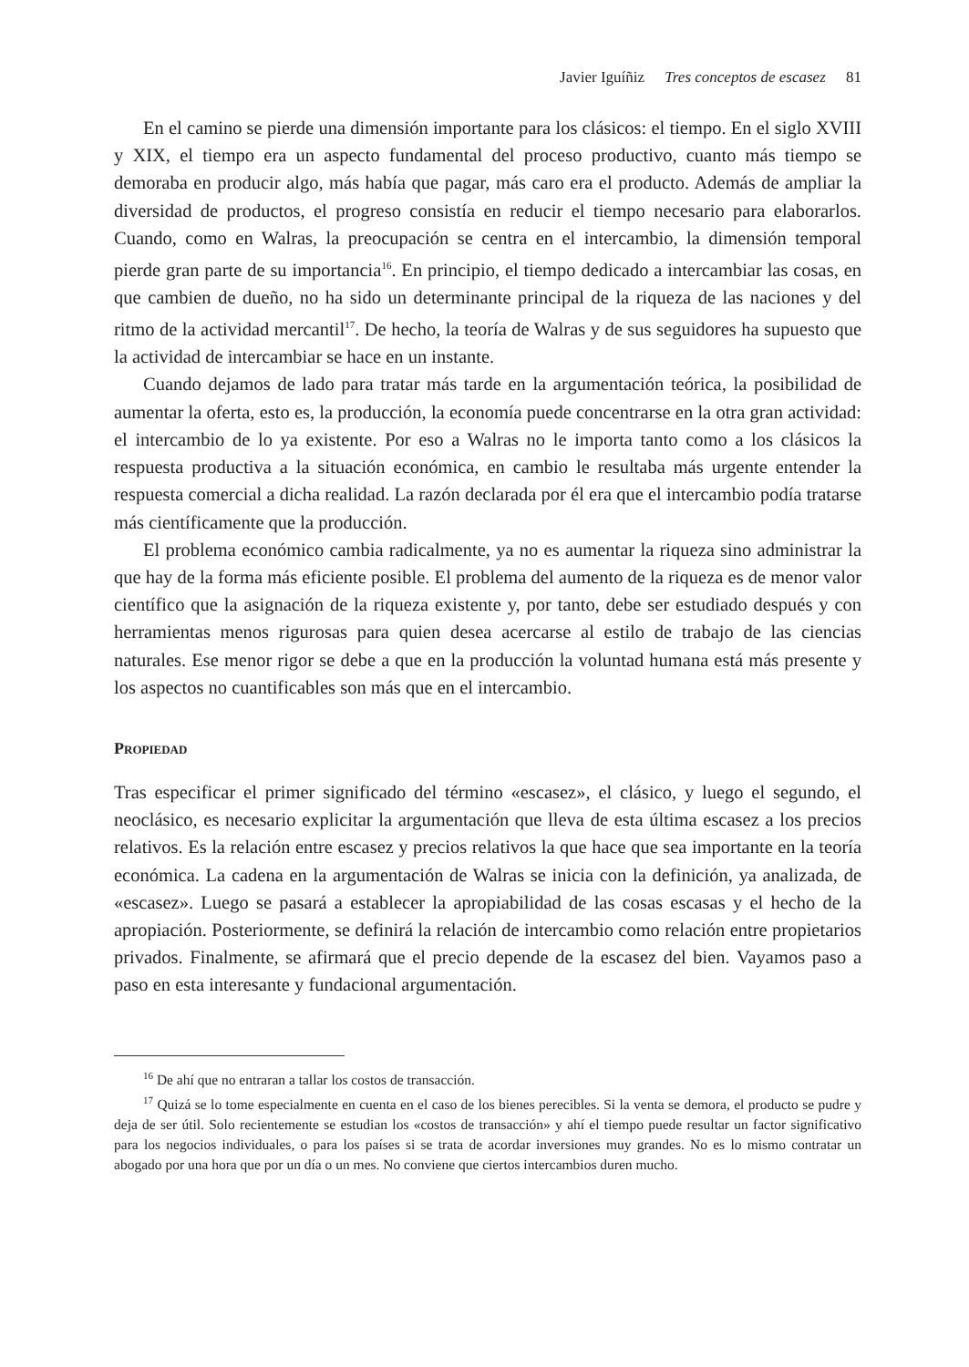Javier Iguíñiz Tres conceptos de escasez 81
En el camino se pierde una dimensión importante para los clásicos: el tiempo. En el siglo XVIII y XIX, el tiempo era un aspecto fundamental del proceso productivo, cuanto más tiempo se demoraba en producir algo, más había que pagar, más caro era el producto. Además de ampliar la diversidad de productos, el progreso consistía en reducir el tiempo necesario para elaborarlos. Cuando, como en Walras, la preocupación se centra en el intercambio, la dimensión temporal pierde gran parte de su importancia<sup>16</sup>. En principio, el tiempo dedicado a intercambiar las cosas, en que cambien de dueño, no ha sido un determinante principal de la riqueza de las naciones y del ritmo de la actividad mercantil<sup>17</sup>. De hecho, la teoría de Walras y de sus seguidores ha supuesto que la actividad de intercambiar se hace en un instante.
Cuando dejamos de lado para tratar más tarde en la argumentación teórica, la posibilidad de aumentar la oferta, esto es, la producción, la economía puede concentrarse en la otra gran actividad: el intercambio de lo ya existente. Por eso a Walras no le importa tanto como a los clásicos la respuesta productiva a la situación económica, en cambio le resultaba más urgente entender la respuesta comercial a dicha realidad. La razón declarada por él era que el intercambio podía tratarse más científicamente que la producción.
El problema económico cambia radicalmente, ya no es aumentar la riqueza sino administrar la que hay de la forma más eficiente posible. El problema del aumento de la riqueza es de menor valor científico que la asignación de la riqueza existente y, por tanto, debe ser estudiado después y con herramientas menos rigurosas para quien desea acercarse al estilo de trabajo de las ciencias naturales. Ese menor rigor se debe a que en la producción la voluntad humana está más presente y los aspectos no cuantificables son más que en el intercambio.
Propiedad
Tras especificar el primer significado del término «escasez», el clásico, y luego el segundo, el neoclásico, es necesario explicitar la argumentación que lleva de esta última escasez a los precios relativos. Es la relación entre escasez y precios relativos la que hace que sea importante en la teoría económica. La cadena en la argumentación de Walras se inicia con la definición, ya analizada, de «escasez». Luego se pasará a establecer la apropiabilidad de las cosas escasas y el hecho de la apropiación. Posteriormente, se definirá la relación de intercambio como relación entre propietarios privados. Finalmente, se afirmará que el precio depende de la escasez del bien. Vayamos paso a paso en esta interesante y fundacional argumentación.
<sup>16</sup> De ahí que no entraran a tallar los costos de transacción.
<sup>17</sup> Quizá se lo tome especialmente en cuenta en el caso de los bienes perecibles. Si la venta se demora, el producto se pudre y deja de ser útil. Solo recientemente se estudian los «costos de transacción» y ahí el tiempo puede resultar un factor significativo para los negocios individuales, o para los países si se trata de acordar inversiones muy grandes. No es lo mismo contratar un abogado por una hora que por un día o un mes. No conviene que ciertos intercambios duren mucho.